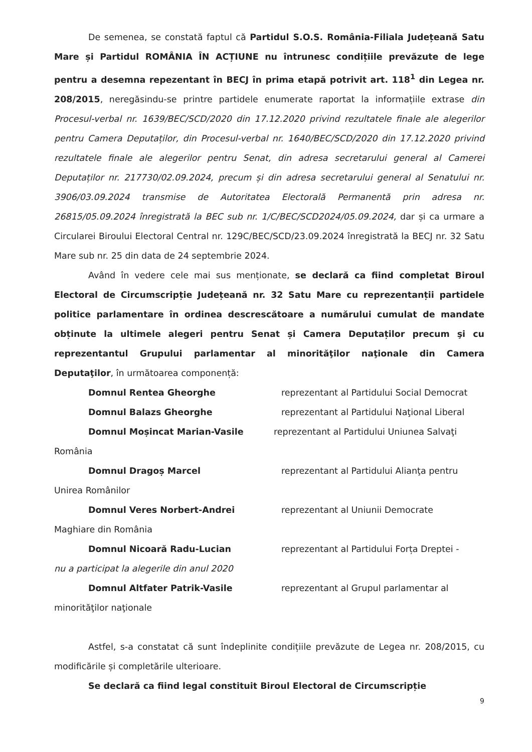De semenea, se constată faptul că Partidul S.O.S. România-Filiala Județeană Satu Mare și Partidul ROMÂNIA ÎN ACȚIUNE nu întrunesc condițiile prevăzute de lege pentru a desemna repezentant în BECJ în prima etapă potrivit art. 118<sup>1</sup> din Legea nr. 208/2015, neregăsindu-se printre partidele enumerate raportat la informațiile extrase din Procesul-verbal nr. 1639/BEC/SCD/2020 din 17.12.2020 privind rezultatele finale ale alegerilor pentru Camera Deputaților, din Procesul-verbal nr. 1640/BEC/SCD/2020 din 17.12.2020 privind rezultatele finale ale alegerilor pentru Senat, din adresa secretarului general al Camerei Deputaților nr. 217730/02.09.2024, precum și din adresa secretarului general al Senatului nr. 3906/03.09.2024 transmise de Autoritatea Electorală Permanentă prin adresa nr. 26815/05.09.2024 înregistrată la BEC sub nr. 1/C/BEC/SCD2024/05.09.2024, dar și ca urmare a Circularei Biroului Electoral Central nr. 129C/BEC/SCD/23.09.2024 înregistrată la BECJ nr. 32 Satu Mare sub nr. 25 din data de 24 septembrie 2024.
Având în vedere cele mai sus menționate, se declară ca fiind completat Biroul Electoral de Circumscripție Județeană nr. 32 Satu Mare cu reprezentanții partidele politice parlamentare în ordinea descrescătoare a numărului cumulat de mandate obținute la ultimele alegeri pentru Senat și Camera Deputaților precum şi cu reprezentantul Grupului parlamentar al minorităţilor naţionale din Camera Deputaţilor, în următoarea componență:
Domnul Rentea Gheorghe reprezentant al Partidului Social Democrat
Domnul Balazs Gheorghe reprezentant al Partidului Naţional Liberal
Domnul Moșincat Marian-Vasile reprezentant al Partidului Uniunea Salvaţi
România
Domnul Dragoș Marcel reprezentant al Partidului Alianţa pentru
Unirea Românilor
Domnul Veres Norbert-Andrei reprezentant al Uniunii Democrate
Maghiare din România
Domnul Nicoară Radu-Lucian reprezentant al Partidului Forța Dreptei -
nu a participat la alegerile din anul 2020
Domnul Altfater Patrik-Vasile reprezentant al Grupul parlamentar al
minorităţilor naţionale
Astfel, s-a constatat că sunt îndeplinite condițiile prevăzute de Legea nr. 208/2015, cu modificările și completările ulterioare.
Se declară ca fiind legal constituit Biroul Electoral de Circumscripție
9